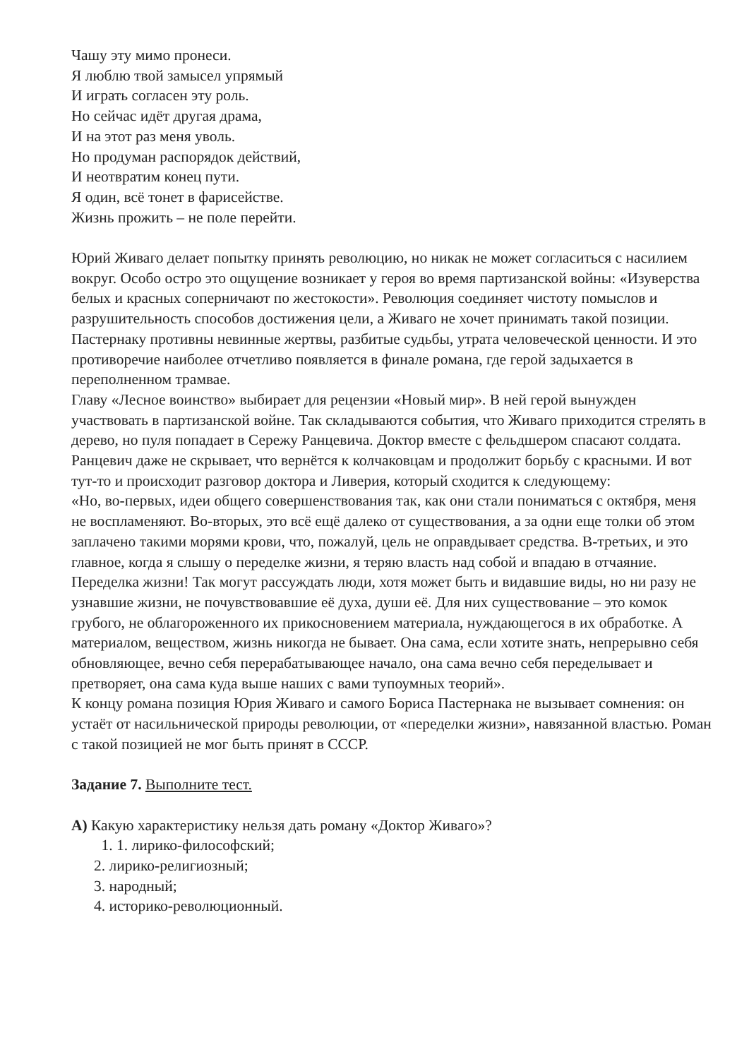Чашу эту мимо пронеси.
Я люблю твой замысел упрямый
И играть согласен эту роль.
Но сейчас идёт другая драма,
И на этот раз меня уволь.
Но продуман распорядок действий,
И неотвратим конец пути.
Я один, всё тонет в фарисействе.
Жизнь прожить – не поле перейти.
Юрий Живаго делает попытку принять революцию, но никак не может согласиться с насилием вокруг. Особо остро это ощущение возникает у героя во время партизанской войны: «Изуверства белых и красных соперничают по жестокости». Революция соединяет чистоту помыслов и разрушительность способов достижения цели, а Живаго не хочет принимать такой позиции. Пастернаку противны невинные жертвы, разбитые судьбы, утрата человеческой ценности. И это противоречие наиболее отчетливо появляется в финале романа, где герой задыхается в переполненном трамвае.
Главу «Лесное воинство» выбирает для рецензии «Новый мир». В ней герой вынужден участвовать в партизанской войне. Так складываются события, что Живаго приходится стрелять в дерево, но пуля попадает в Сережу Ранцевича. Доктор вместе с фельдшером спасают солдата. Ранцевич даже не скрывает, что вернётся к колчаковцам и продолжит борьбу с красными. И вот тут-то и происходит разговор доктора и Ливерия, который сходится к следующему:
«Но, во-первых, идеи общего совершенствования так, как они стали пониматься с октября, меня не воспламеняют. Во-вторых, это всё ещё далеко от существования, а за одни еще толки об этом заплачено такими морями крови, что, пожалуй, цель не оправдывает средства. В-третьих, и это главное, когда я слышу о переделке жизни, я теряю власть над собой и впадаю в отчаяние.
Переделка жизни! Так могут рассуждать люди, хотя может быть и видавшие виды, но ни разу не узнавшие жизни, не почувствовавшие её духа, души её. Для них существование – это комок грубого, не облагороженного их прикосновением материала, нуждающегося в их обработке. А материалом, веществом, жизнь никогда не бывает. Она сама, если хотите знать, непрерывно себя обновляющее, вечно себя перерабатывающее начало, она сама вечно себя переделывает и претворяет, она сама куда выше наших с вами тупоумных теорий».
К концу романа позиция Юрия Живаго и самого Бориса Пастернака не вызывает сомнения: он устаёт от насильнической природы революции, от «переделки жизни», навязанной властью. Роман с такой позицией не мог быть принят в СССР.
Задание 7. Выполните тест.
А) Какую характеристику нельзя дать роману «Доктор Живаго»?
1. 1. лирико-философский;
2. лирико-религиозный;
3. народный;
4. историко-революционный.